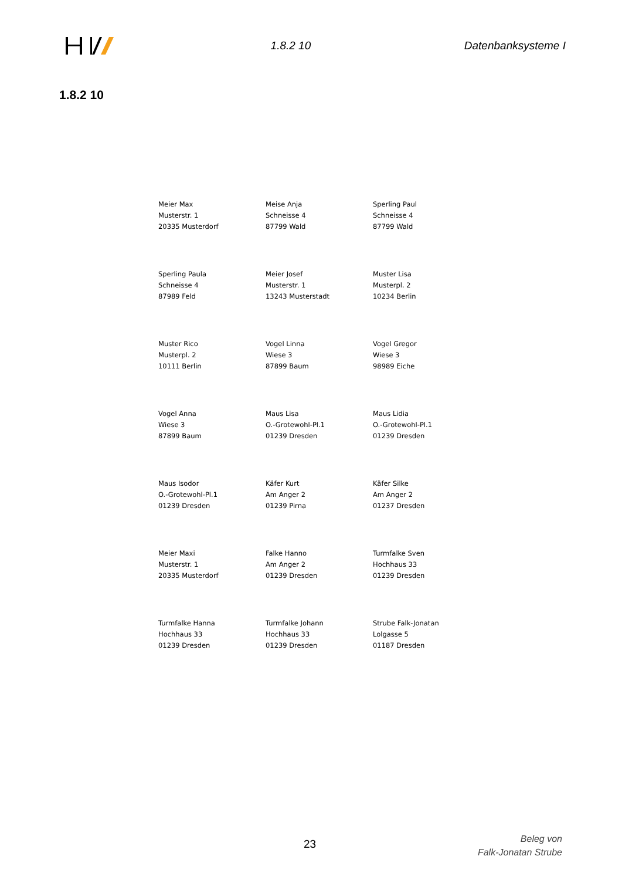1.8.2 10 Datenbanksysteme I
1.8.2 10
| Meier Max Musterstr. 1 20335 Musterdorf | Meise Anja Schneisse 4 87799 Wald | Sperling Paul Schneisse 4 87799 Wald |
| Sperling Paula Schneisse 4 87989 Feld | Meier Josef Musterstr. 1 13243 Musterstadt | Muster Lisa Musterpl. 2 10234 Berlin |
| Muster Rico Musterpl. 2 10111 Berlin | Vogel Linna Wiese 3 87899 Baum | Vogel Gregor Wiese 3 98989 Eiche |
| Vogel Anna Wiese 3 87899 Baum | Maus Lisa O.-Grotewohl-Pl.1 01239 Dresden | Maus Lidia O.-Grotewohl-Pl.1 01239 Dresden |
| Maus Isodor O.-Grotewohl-Pl.1 01239 Dresden | Käfer Kurt Am Anger 2 01239 Pirna | Käfer Silke Am Anger 2 01237 Dresden |
| Meier Maxi Musterstr. 1 20335 Musterdorf | Falke Hanno Am Anger 2 01239 Dresden | Turmfalke Sven Hochhaus 33 01239 Dresden |
| Turmfalke Hanna Hochhaus 33 01239 Dresden | Turmfalke Johann Hochhaus 33 01239 Dresden | Strube Falk-Jonatan Lolgasse 5 01187 Dresden |
23
Beleg von
Falk-Jonatan Strube